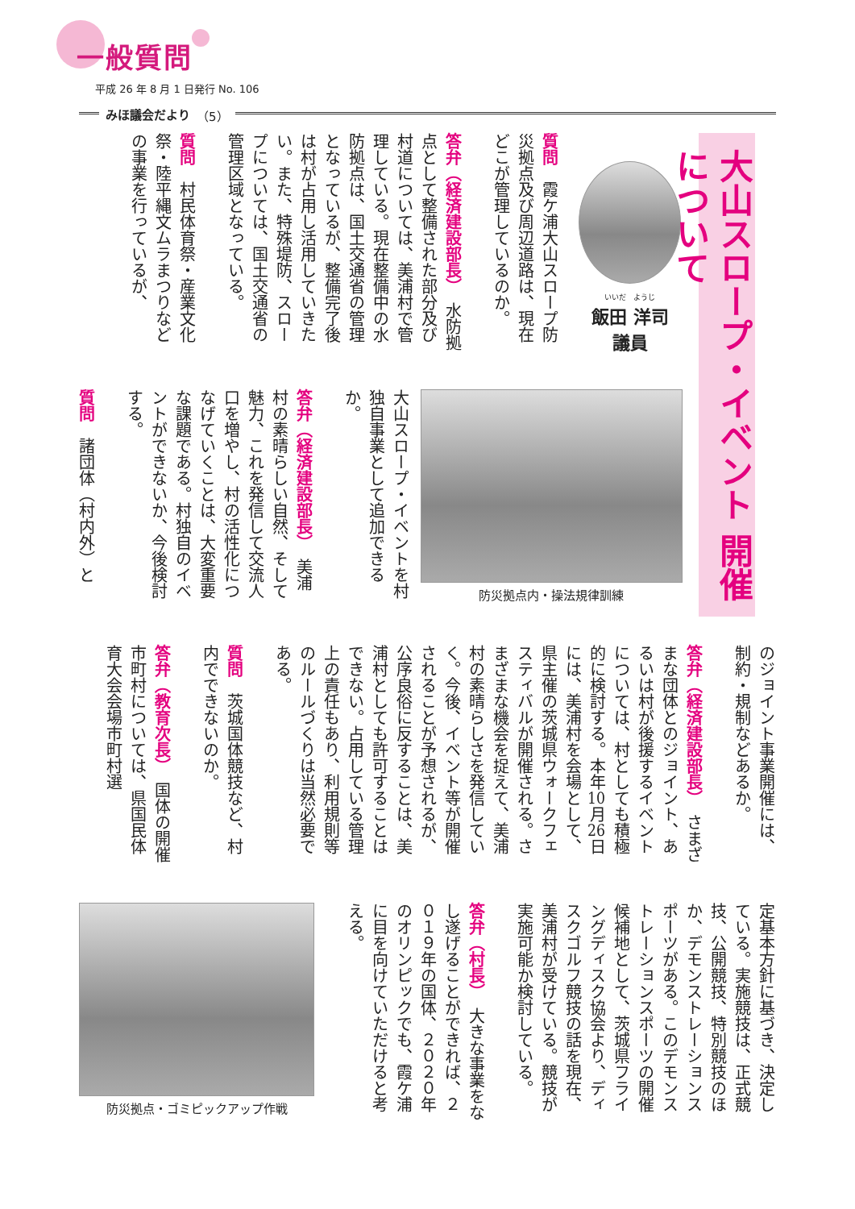一般質問
平成 26 年 8 月 1 日発行 No. 106
みほ議会だより （5）
大山スロープ・イベント 開催について
いいだ　ようじ
飯田 洋司
議員
質問　霞ケ浦大山スロープ防災拠点及び周辺道路は、現在どこが管理しているのか。
答弁（経済建設部長）　水防拠点として整備された部分及び村道については、美浦村で管理している。現在整備中の水防拠点は、国土交通省の管理となっているが、整備完了後は村が占用し活用していきたい。また、特殊堤防、スロープについては、国土交通省の管理区域となっている。
質問　村民体育祭・産業文化祭・陸平縄文ムラまつりなどの事業を行っているが、
防災拠点内・操法規律訓練
大山スロープ・イベントを村独自事業として追加できるか。
答弁（経済建設部長）　美浦村の素晴らしい自然、そして魅力、これを発信して交流人口を増やし、村の活性化につなげていくことは、大変重要な課題である。村独自のイベントができないか、今後検討する。
質問　諸団体（村内外）と
のジョイント事業開催には、制約・規制などあるか。
答弁（経済建設部長）　さまざまな団体とのジョイント、あるいは村が後援するイベントについては、村としても積極的に検討する。本年10月26日には、美浦村を会場として、県主催の茨城県ウォークフェスティバルが開催される。さまざまな機会を捉えて、美浦村の素晴らしさを発信していく。今後、イベント等が開催されることが予想されるが、公序良俗に反することは、美浦村としても許可することはできない。占用している管理上の責任もあり、利用規則等のルールづくりは当然必要である。
質問　茨城国体競技など、村内でできないのか。
答弁（教育次長）　国体の開催市町村については、県国民体育大会会場市町村選
定基本方針に基づき、決定している。実施競技は、正式競技、公開競技、特別競技のほか、デモンストレーションスポーツがある。このデモンストレーションスポーツの開催候補地として、茨城県フライングディスク協会より、ディスクゴルフ競技の話を現在、美浦村が受けている。競技が実施可能か検討している。
答弁（村長）　大きな事業をなし遂げることができれば、２０１９年の国体、２０２０年のオリンピックでも、霞ケ浦に目を向けていただけると考える。
防災拠点・ゴミピックアップ作戦